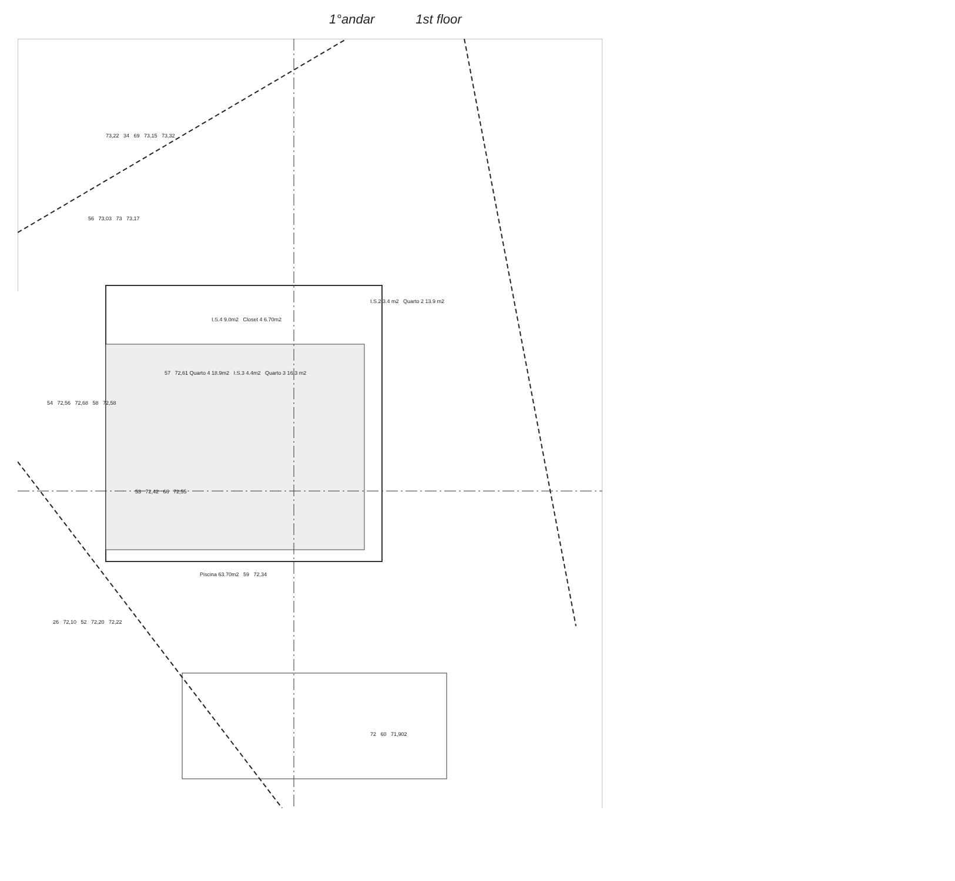1°andar 1st floor
73,22 34 69 73,15 73,32
56 73,03 73 73,17
I.S.2 3.4 m2 Quarto 2 13.9 m2
I.S.4 9.0m2 Closet 4 6.70m2
57 72,61 Quarto 4 18.9m2 I.S.3 4.4m2 Quarto 3 16.3 m2
54 72,56 72,68 58 72,58
53 72,42 66 72,55
Piscina 63.70m2 59 72,34
26 72,10 52 72,20 72,22
72 60 71,902